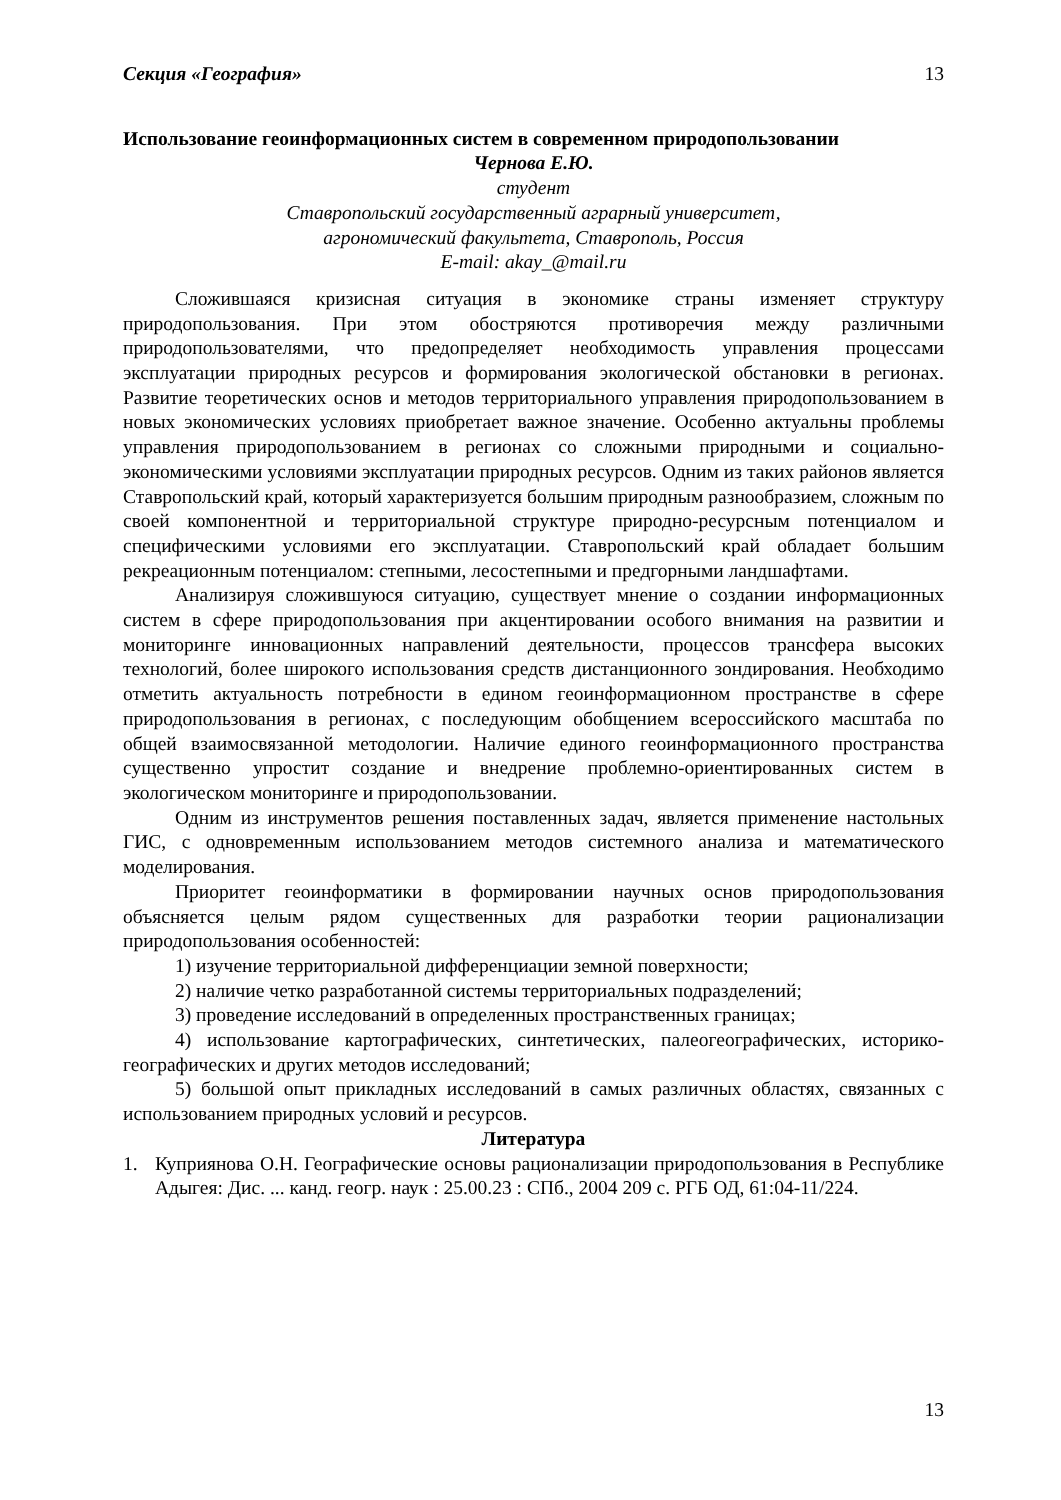Секция «География» 13
Использование геоинформационных систем в современном природопользовании
Чернова Е.Ю.
студент
Ставропольский государственный аграрный университет,
агрономический факультета, Ставрополь, Россия
E-mail: akay_@mail.ru
Сложившаяся кризисная ситуация в экономике страны изменяет структуру природопользования. При этом обостряются противоречия между различными природопользователями, что предопределяет необходимость управления процессами эксплуатации природных ресурсов и формирования экологической обстановки в регионах. Развитие теоретических основ и методов территориального управления природопользованием в новых экономических условиях приобретает важное значение. Особенно актуальны проблемы управления природопользованием в регионах со сложными природными и социально-экономическими условиями эксплуатации природных ресурсов. Одним из таких районов является Ставропольский край, который характеризуется большим природным разнообразием, сложным по своей компонентной и территориальной структуре природно-ресурсным потенциалом и специфическими условиями его эксплуатации. Ставропольский край обладает большим рекреационным потенциалом: степными, лесостепными и предгорными ландшафтами.
Анализируя сложившуюся ситуацию, существует мнение о создании информационных систем в сфере природопользования при акцентировании особого внимания на развитии и мониторинге инновационных направлений деятельности, процессов трансфера высоких технологий, более широкого использования средств дистанционного зондирования. Необходимо отметить актуальность потребности в едином геоинформационном пространстве в сфере природопользования в регионах, с последующим обобщением всероссийского масштаба по общей взаимосвязанной методологии. Наличие единого геоинформационного пространства существенно упростит создание и внедрение проблемно-ориентированных систем в экологическом мониторинге и природопользовании.
Одним из инструментов решения поставленных задач, является применение настольных ГИС, с одновременным использованием методов системного анализа и математического моделирования.
Приоритет геоинформатики в формировании научных основ природопользования объясняется целым рядом существенных для разработки теории рационализации природопользования особенностей:
1) изучение территориальной дифференциации земной поверхности;
2) наличие четко разработанной системы территориальных подразделений;
3) проведение исследований в определенных пространственных границах;
4) использование картографических, синтетических, палеогеографических, историко-географических и других методов исследований;
5) большой опыт прикладных исследований в самых различных областях, связанных с использованием природных условий и ресурсов.
Литература
1. Куприянова О.Н. Географические основы рационализации природопользования в Республике Адыгея: Дис. ... канд. геогр. наук : 25.00.23 : СПб., 2004 209 с. РГБ ОД, 61:04-11/224.
13